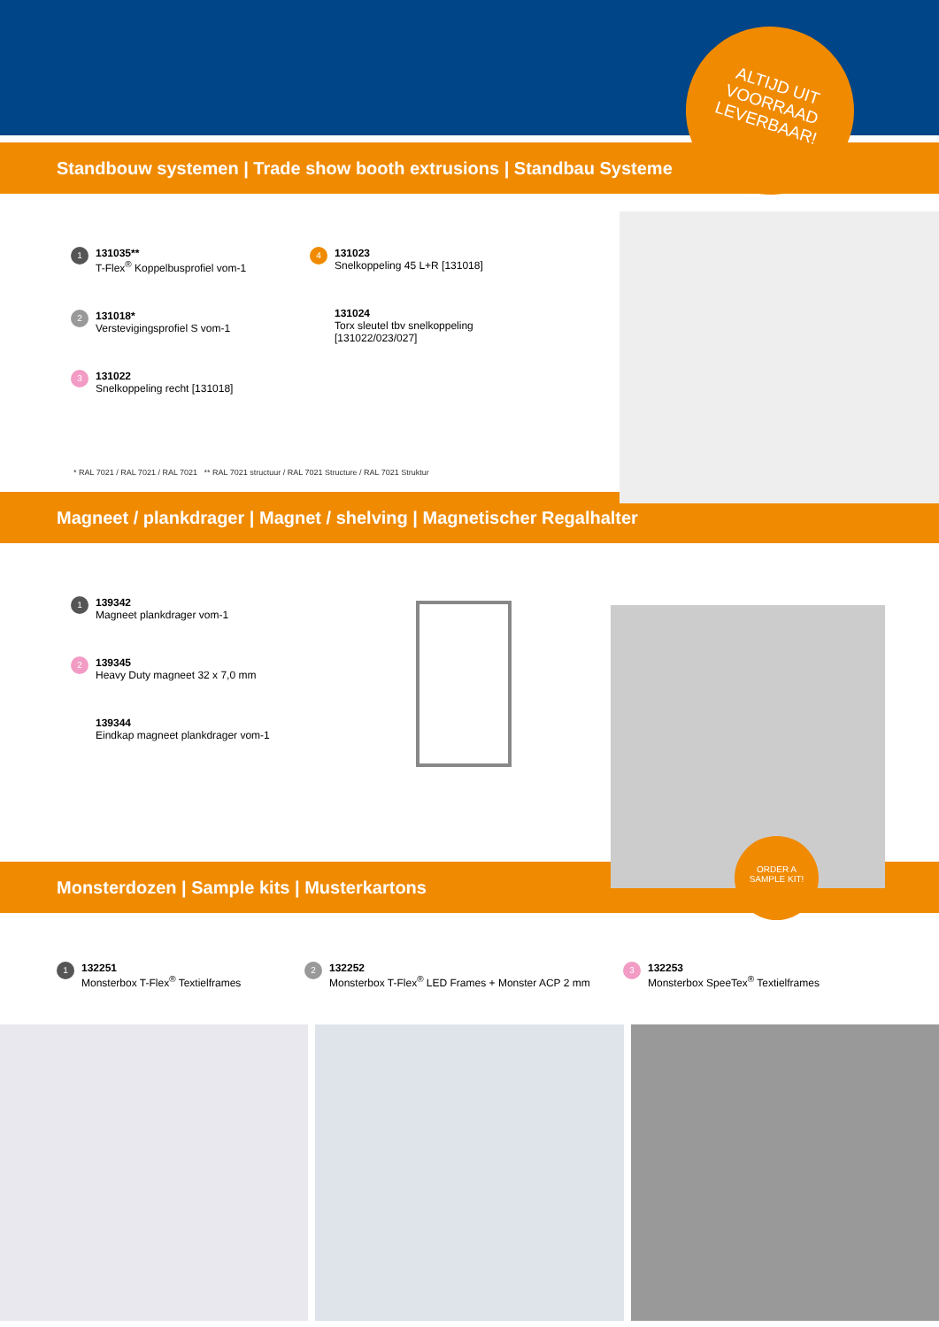ALTIJD UIT
VOORRAAD
LEVERBAAR!
Standbouw systemen | Trade show booth extrusions | Standbau Systeme
1
131035**
T-Flex<sup>®</sup> Koppelbusprofiel vom-1
2
131018*
Verstevigingsprofiel S vom-1
3
131022
Snelkoppeling recht [131018]
4
131023
Snelkoppeling 45 L+R [131018]
131024
Torx sleutel tbv snelkoppeling [131022/023/027]
* RAL 7021 / RAL 7021 / RAL 7021 ** RAL 7021 structuur / RAL 7021 Structure / RAL 7021 Struktur
Magneet / plankdrager | Magnet / shelving | Magnetischer Regalhalter
1
139342
Magneet plankdrager vom-1
2
139345
Heavy Duty magneet 32 x 7,0 mm
139344
Eindkap magneet plankdrager vom-1
Monsterdozen | Sample kits | Musterkartons
1
132251
Monsterbox T-Flex<sup>®</sup> Textielframes
2
132252
Monsterbox T-Flex<sup>®</sup> LED Frames + Monster ACP 2 mm
3
132253
Monsterbox SpeeTex<sup>®</sup> Textielframes
ORDER A
SAMPLE KIT!